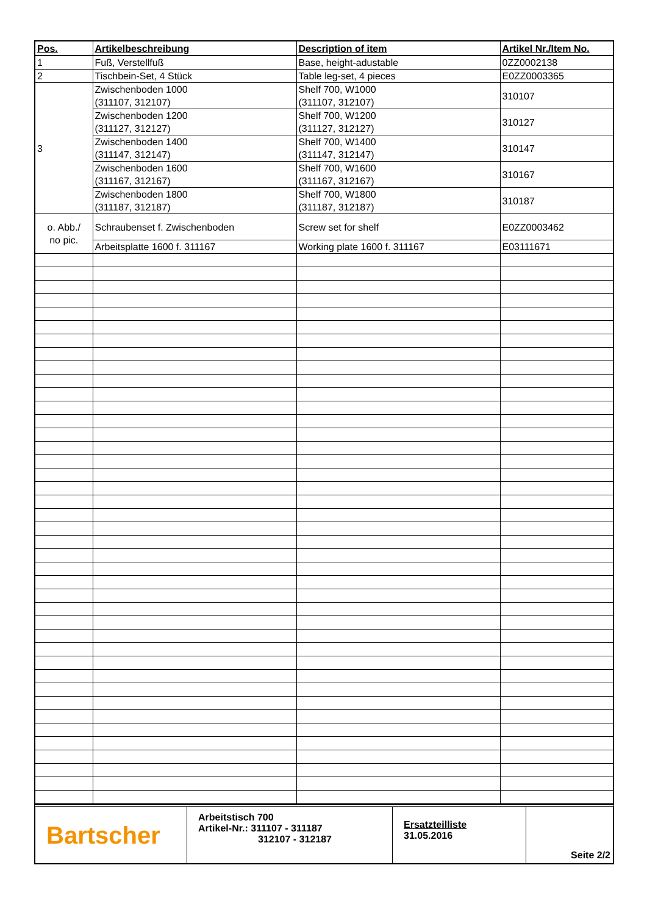| Pos. | Artikelbeschreibung | Description of item | Artikel Nr./Item No. |
| --- | --- | --- | --- |
| 1 | Fuß, Verstellfuß | Base, height-adustable | 0ZZ0002138 |
| 2 | Tischbein-Set, 4 Stück | Table leg-set, 4 pieces | E0ZZ0003365 |
| 3 | Zwischenboden 1000 (311107, 312107) | Shelf 700, W1000 (311107, 312107) | 310107 |
| | Zwischenboden 1200 (311127, 312127) | Shelf 700, W1200 (311127, 312127) | 310127 |
| | Zwischenboden 1400 (311147, 312147) | Shelf 700, W1400 (311147, 312147) | 310147 |
| | Zwischenboden 1600 (311167, 312167) | Shelf 700, W1600 (311167, 312167) | 310167 |
| | Zwischenboden 1800 (311187, 312187) | Shelf 700, W1800 (311187, 312187) | 310187 |
| o. Abb./ no pic. | Schraubenset f. Zwischenboden | Screw set for shelf | E0ZZ0003462 |
| | Arbeitsplatte 1600 f. 311167 | Working plate 1600 f. 311167 | E03111671 |
Bartscher
Arbeitstisch 700
Artikel-Nr.: 311107 - 311187
312107 - 312187
Ersatzteilliste
31.05.2016
Seite 2/2